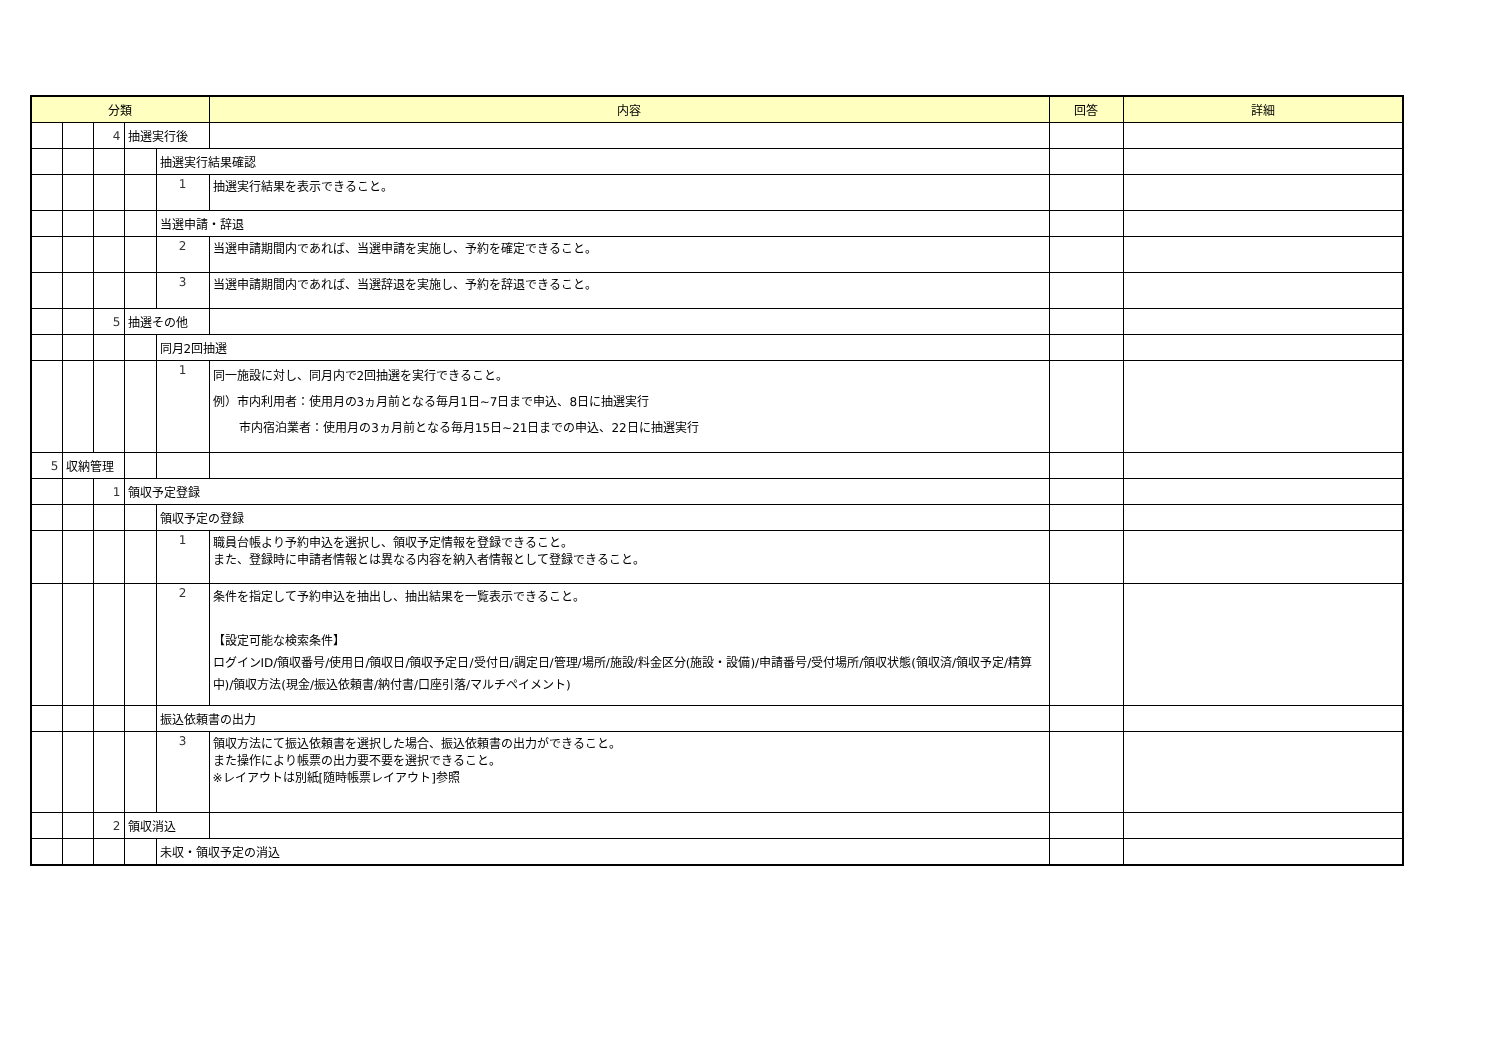| 分類 | | | | | 内容 | 回答 | 詳細 |
| --- | --- | --- | --- | --- | --- | --- | --- |
| | | 4 | 抽選実行後 | | | | |
| | | | | 抽選実行結果確認 | | | |
| | | | | 1 | 抽選実行結果を表示できること。 | | |
| | | | | 当選申請・辞退 | | | |
| | | | | 2 | 当選申請期間内であれば、当選申請を実施し、予約を確定できること。 | | |
| | | | | 3 | 当選申請期間内であれば、当選辞退を実施し、予約を辞退できること。 | | |
| | | 5 | 抽選その他 | | | | |
| | | | | 同月2回抽選 | | | |
| | | | | 1 | 同一施設に対し、同月内で2回抽選を実行できること。 例）市内利用者：使用月の3ヵ月前となる毎月1日~7日まで申込、8日に抽選実行 市内宿泊業者：使用月の3ヵ月前となる毎月15日~21日までの申込、22日に抽選実行 | | |
| 5 | 収納管理 | | | | | | |
| | | 1 | 領収予定登録 | | | | |
| | | | | 領収予定の登録 | | | |
| | | | | 1 | 職員台帳より予約申込を選択し、領収予定情報を登録できること。 また、登録時に申請者情報とは異なる内容を納入者情報として登録できること。 | | |
| | | | | 2 | 条件を指定して予約申込を抽出し、抽出結果を一覧表示できること。 【設定可能な検索条件】 ログインID/領収番号/使用日/領収日/領収予定日/受付日/調定日/管理/場所/施設/料金区分(施設・設備)/申請番号/受付場所/領収状態(領収済/領収予定/精算中)/領収方法(現金/振込依頼書/納付書/口座引落/マルチペイメント) | | |
| | | | | 振込依頼書の出力 | | | |
| | | | | 3 | 領収方法にて振込依頼書を選択した場合、振込依頼書の出力ができること。 また操作により帳票の出力要不要を選択できること。 ※レイアウトは別紙[随時帳票レイアウト]参照 | | |
| | | 2 | 領収消込 | | | | |
| | | | | 未収・領収予定の消込 | | | |